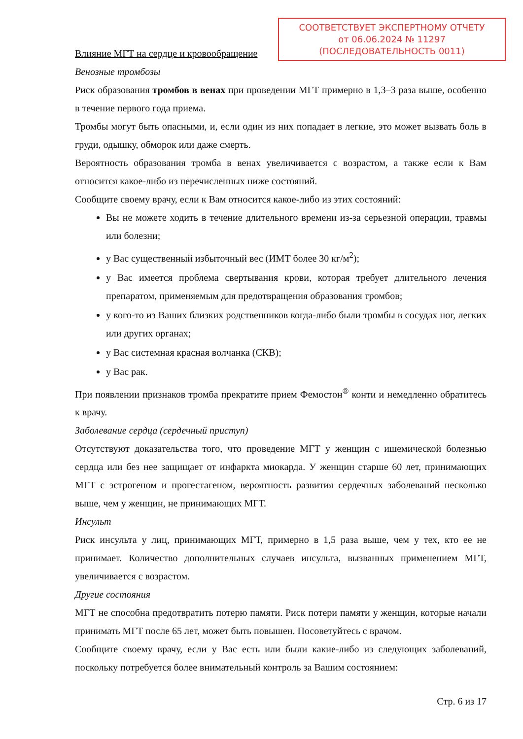СООТВЕТСТВУЕТ ЭКСПЕРТНОМУ ОТЧЕТУ
от 06.06.2024 № 11297
(ПОСЛЕДОВАТЕЛЬНОСТЬ 0011)
Влияние МГТ на сердце и кровообращение
Венозные тромбозы
Риск образования тромбов в венах при проведении МГТ примерно в 1,3–3 раза выше, особенно в течение первого года приема.
Тромбы могут быть опасными, и, если один из них попадает в легкие, это может вызвать боль в груди, одышку, обморок или даже смерть.
Вероятность образования тромба в венах увеличивается с возрастом, а также если к Вам относится какое-либо из перечисленных ниже состояний.
Сообщите своему врачу, если к Вам относится какое-либо из этих состояний:
Вы не можете ходить в течение длительного времени из-за серьезной операции, травмы или болезни;
у Вас существенный избыточный вес (ИМТ более 30 кг/м<sup>2</sup>);
у Вас имеется проблема свертывания крови, которая требует длительного лечения препаратом, применяемым для предотвращения образования тромбов;
у кого-то из Ваших близких родственников когда-либо были тромбы в сосудах ног, легких или других органах;
у Вас системная красная волчанка (СКВ);
у Вас рак.
При появлении признаков тромба прекратите прием Фемостон<sup>®</sup> конти и немедленно обратитесь к врачу.
Заболевание сердца (сердечный приступ)
Отсутствуют доказательства того, что проведение МГТ у женщин с ишемической болезнью сердца или без нее защищает от инфаркта миокарда. У женщин старше 60 лет, принимающих МГТ с эстрогеном и прогестагеном, вероятность развития сердечных заболеваний несколько выше, чем у женщин, не принимающих МГТ.
Инсульт
Риск инсульта у лиц, принимающих МГТ, примерно в 1,5 раза выше, чем у тех, кто ее не принимает. Количество дополнительных случаев инсульта, вызванных применением МГТ, увеличивается с возрастом.
Другие состояния
МГТ не способна предотвратить потерю памяти. Риск потери памяти у женщин, которые начали принимать МГТ после 65 лет, может быть повышен. Посоветуйтесь с врачом.
Сообщите своему врачу, если у Вас есть или были какие-либо из следующих заболеваний, поскольку потребуется более внимательный контроль за Вашим состоянием:
Стр. 6 из 17